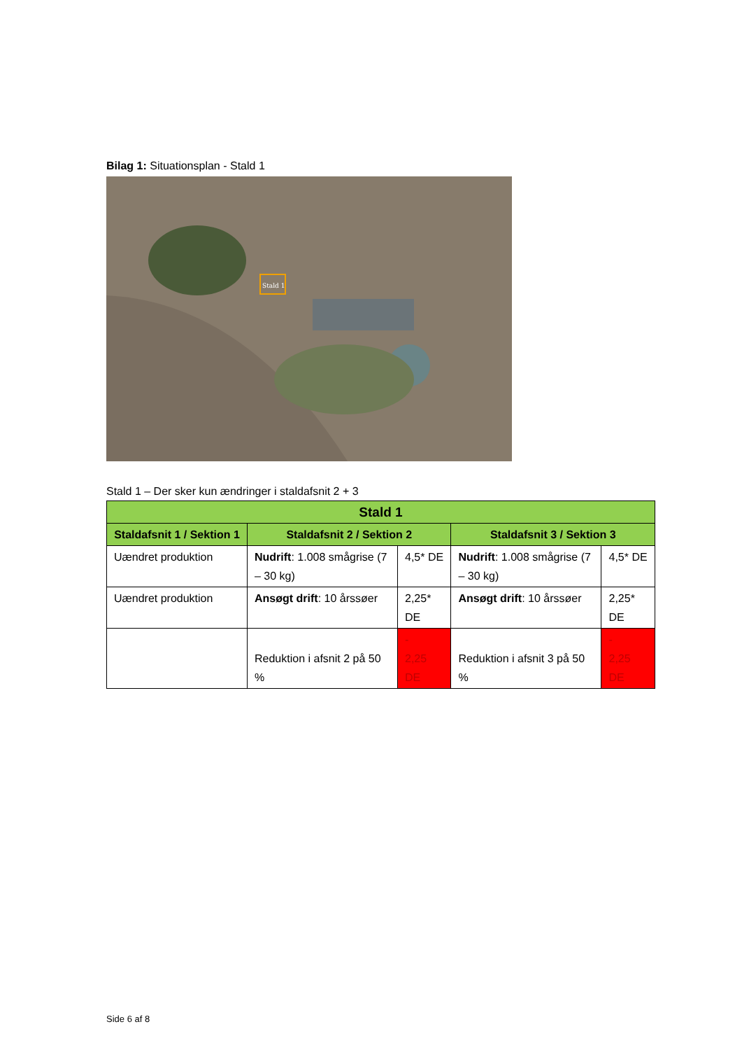Bilag 1: Situationsplan - Stald 1
Stald 1
Stald 1 – Der sker kun ændringer i staldafsnit 2 + 3
| Stald 1 | | | | |
| --- | --- | --- | --- | --- |
| Staldafsnit 1 / Sektion 1 | Staldafsnit 2 / Sektion 2 | | Staldafsnit 3 / Sektion 3 | |
| Uændret produktion | Nudrift : 1.008 smågrise (7 – 30 kg) | 4,5* DE | Nudrift : 1.008 smågrise (7 – 30 kg) | 4,5* DE |
| Uændret produktion | Ansøgt drift : 10 årssøer | 2,25* DE | Ansøgt drift : 10 årssøer | 2,25* DE |
| | Reduktion i afsnit 2 på 50 % | - 2,25 DE | Reduktion i afsnit 3 på 50 % | - 2,25 DE |
Side 6 af 8